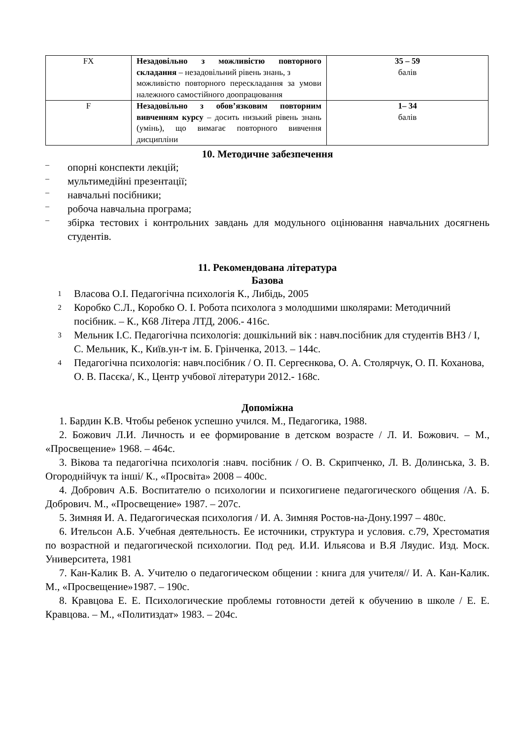| FX | Незадовільно з можливістю повторного складання – незадовільний рівень знань, з можливістю повторного перескладання за умови належного самостійного доопрацювання | 35 – 59 балів |
| F | Незадовільно з обов’язковим повторним вивченням курсу – досить низький рівень знань (умінь), що вимагає повторного вивчення дисципліни | 1– 34 балів |
10. Методичне забезпечення
–
опорні конспекти лекцій;
–
мультимедійні презентації;
–
навчальні посібники;
–
робоча навчальна програма;
–
збірка тестових і контрольних завдань для модульного оцінювання навчальних досягнень студентів.
11. Рекомендована література
Базова
1
Власова О.І. Педагогічна психологія К., Либідь, 2005
2
Коробко С.Л., Коробко О. І. Робота психолога з молодшими школярами: Методичний посібник. – К., К68 Літера ЛТД, 2006.- 416с.
3
Мельник І.С. Педагогічна психологія: дошкільний вік : навч.посібник для студентів ВНЗ / І, С. Мельник, К., Київ.ун-т ім. Б. Грінченка, 2013. – 144с.
4
Педагогічна психологія: навч.посібник / О. П. Сергеєнкова, О. А. Столярчук, О. П. Коханова, О. В. Пасєка/, К., Центр учбової літератури 2012.- 168с.
Допоміжна
1. Бардин К.В. Чтобы ребенок успешно учился. М., Педагогика, 1988.
2. Божович Л.И. Личность и ее формирование в детском возрасте / Л. И. Божович. – М., «Просвещение» 1968. – 464с.
3. Вікова та педагогічна психологія :навч. посібник / О. В. Скрипченко, Л. В. Долинська, З. В. Огороднійчук та інші/ К., «Просвіта» 2008 – 400с.
4. Добрович А.Б. Воспитателю о психологии и психогигиене педагогического общения /А. Б. Добрович. М., «Просвещение» 1987. – 207с.
5. Зимняя И. А. Педагогическая психология / И. А. Зимняя Ростов-на-Дону.1997 – 480с.
6. Ительсон А.Б. Учебная деятельность. Ее источники, структура и условия. с.79, Хрестоматия по возрастной и педагогической психологии. Под ред. И.И. Ильясова и В.Я Ляудис. Изд. Моск. Университета, 1981
7. Кан-Калик В. А. Учителю о педагогическом общении : книга для учителя// И. А. Кан-Калик. М., «Просвещение»1987. – 190с.
8. Кравцова Е. Е. Психологические проблемы готовности детей к обучению в школе / Е. Е. Кравцова. – М., «Политиздат» 1983. – 204с.